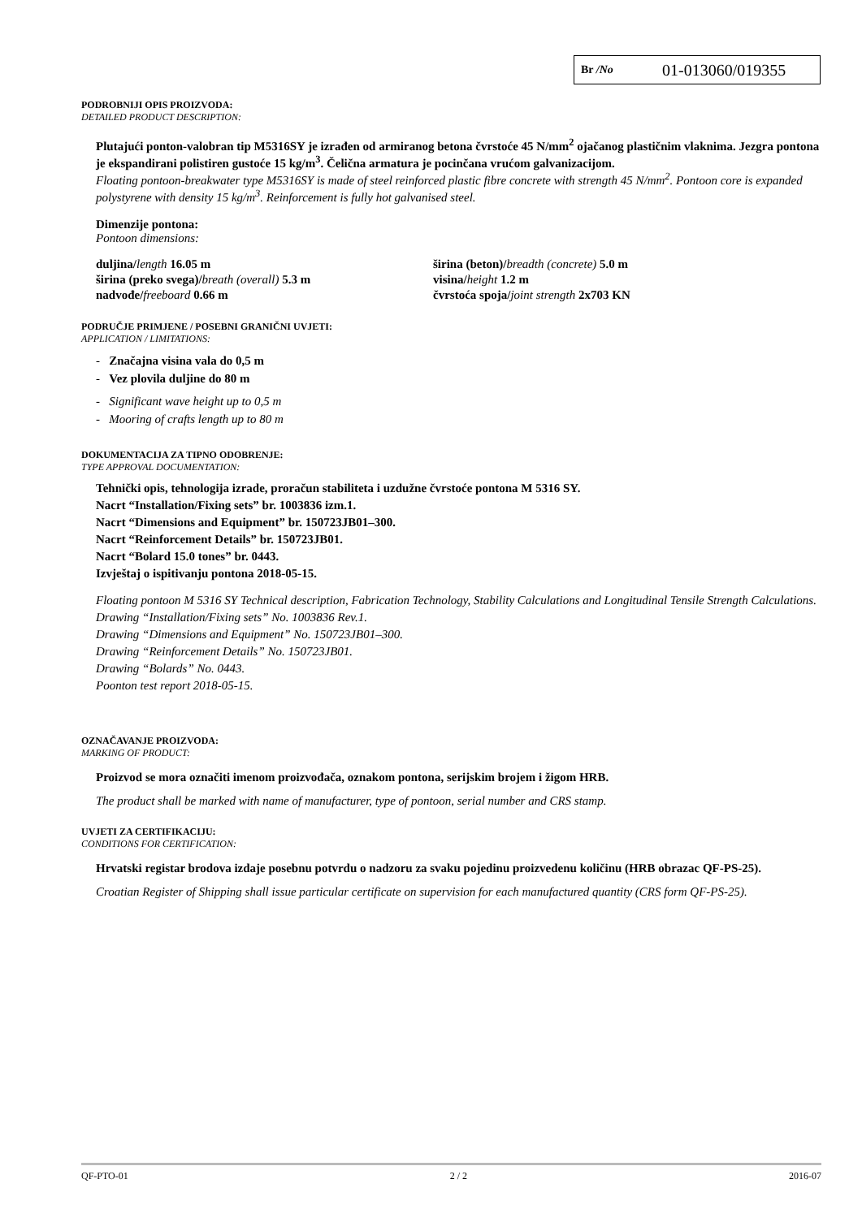Br /No 01-013060/019355
PODROBNIJI OPIS PROIZVODA:
DETAILED PRODUCT DESCRIPTION:
Plutajući ponton-valobran tip M5316SY je izrađen od armiranog betona čvrstoće 45 N/mm<sup>2</sup> ojačanog plastičnim vlaknima. Jezgra pontona je ekspandirani polistiren gustoće 15 kg/m<sup>3</sup>. Čelična armatura je pocinčana vrućom galvanizacijom.
Floating pontoon-breakwater type M5316SY is made of steel reinforced plastic fibre concrete with strength 45 N/mm<sup>2</sup>. Pontoon core is expanded polystyrene with density 15 kg/m<sup>3</sup>. Reinforcement is fully hot galvanised steel.
Dimenzije pontona:
Pontoon dimensions:
duljina/length 16.05 m
širina (preko svega)/breath (overall) 5.3 m
nadvođe/freeboard 0.66 m
širina (beton)/breadth (concrete) 5.0 m
visina/height 1.2 m
čvrstoća spoja/joint strength 2x703 KN
PODRUČJE PRIMJENE / POSEBNI GRANIČNI UVJETI:
APPLICATION / LIMITATIONS:
- Značajna visina vala do 0,5 m
- Vez plovila duljine do 80 m
- Significant wave height up to 0,5 m
- Mooring of crafts length up to 80 m
DOKUMENTACIJA ZA TIPNO ODOBRENJE:
TYPE APPROVAL DOCUMENTATION:
Tehnički opis, tehnologija izrade, proračun stabiliteta i uzdužne čvrstoće pontona M 5316 SY.
Nacrt “Installation/Fixing sets” br. 1003836 izm.1.
Nacrt “Dimensions and Equipment” br. 150723JB01–300.
Nacrt “Reinforcement Details” br. 150723JB01.
Nacrt “Bolard 15.0 tones” br. 0443.
Izvještaj o ispitivanju pontona 2018-05-15.
Floating pontoon M 5316 SY Technical description, Fabrication Technology, Stability Calculations and Longitudinal Tensile Strength Calculations.
Drawing “Installation/Fixing sets” No. 1003836 Rev.1.
Drawing “Dimensions and Equipment” No. 150723JB01–300.
Drawing “Reinforcement Details” No. 150723JB01.
Drawing “Bolards” No. 0443.
Poonton test report 2018-05-15.
OZNAČAVANJE PROIZVODA:
MARKING OF PRODUCT:
Proizvod se mora označiti imenom proizvođača, oznakom pontona, serijskim brojem i žigom HRB.
The product shall be marked with name of manufacturer, type of pontoon, serial number and CRS stamp.
UVJETI ZA CERTIFIKACIJU:
CONDITIONS FOR CERTIFICATION:
Hrvatski registar brodova izdaje posebnu potvrdu o nadzoru za svaku pojedinu proizvedenu količinu (HRB obrazac QF-PS-25).
Croatian Register of Shipping shall issue particular certificate on supervision for each manufactured quantity (CRS form QF-PS-25).
QF-PTO-01 2 / 2 2016-07